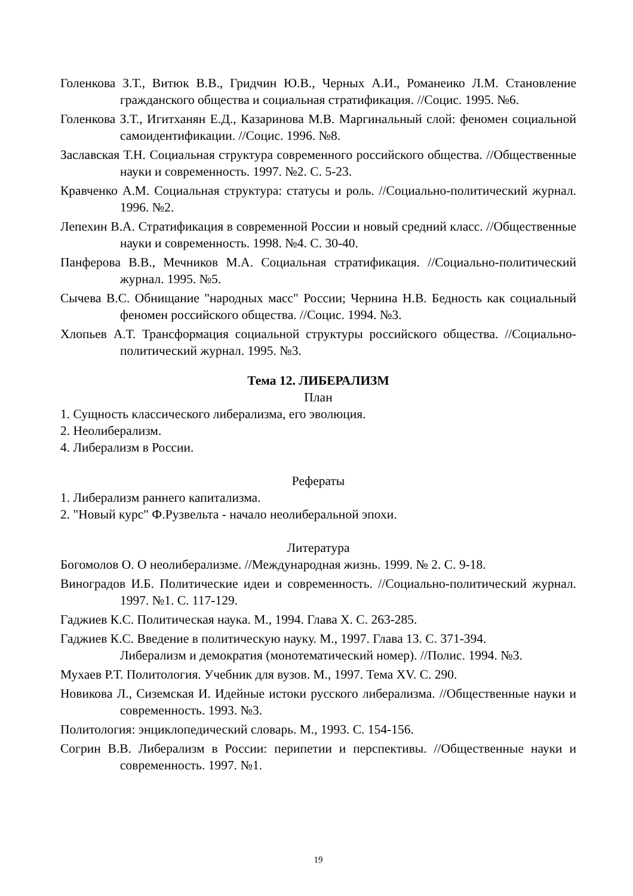Голенкова З.Т., Витюк В.В., Гридчин Ю.В., Черных А.И., Романеико Л.М. Становление гражданского общества и социальная стратификация. //Социс. 1995. №6.
Голенкова З.Т., Игитханян Е.Д., Казаринова М.В. Маргинальный слой: феномен социальной самоидентификации. //Социс. 1996. №8.
Заславская Т.Н. Социальная структура современного российского общества. //Общественные науки и современность. 1997. №2. С. 5-23.
Кравченко А.М. Социальная структура: статусы и роль. //Социально-политический журнал. 1996. №2.
Лепехин В.А. Стратификация в современной России и новый средний класс. //Общественные науки и современность. 1998. №4. С. 30-40.
Панферова В.В., Мечников М.А. Социальная стратификация. //Социально-политический журнал. 1995. №5.
Сычева В.С. Обнищание "народных масс" России; Чернина Н.В. Бедность как социальный феномен российского общества. //Социс. 1994. №3.
Хлопьев А.Т. Трансформация социальной структуры российского общества. //Социально-политический журнал. 1995. №3.
Тема 12. ЛИБЕРАЛИЗМ
План
1. Сущность классического либерализма, его эволюция.
2. Неолиберализм.
4. Либерализм в России.
Рефераты
1. Либерализм раннего капитализма.
2. "Новый курс" Ф.Рузвельта - начало неолиберальной эпохи.
Литература
Богомолов О. О неолиберализме. //Международная жизнь. 1999. № 2. С. 9-18.
Виноградов И.Б. Политические идеи и современность. //Социально-политический журнал. 1997. №1. С. 117-129.
Гаджиев К.С. Политическая наука. М., 1994. Глава X. С. 263-285.
Гаджиев К.С. Введение в политическую науку. М., 1997. Глава 13. С. 371-394.
Либерализм и демократия (монотематический номер). //Полис. 1994. №3.
Мухаев Р.Т. Политология. Учебник для вузов. М., 1997. Тема XV. С. 290.
Новикова Л., Сиземская И. Идейные истоки русского либерализма. //Общественные науки и современность. 1993. №3.
Политология: энциклопедический словарь. М., 1993. С. 154-156.
Согрин В.В. Либерализм в России: перипетии и перспективы. //Общественные науки и современность. 1997. №1.
19